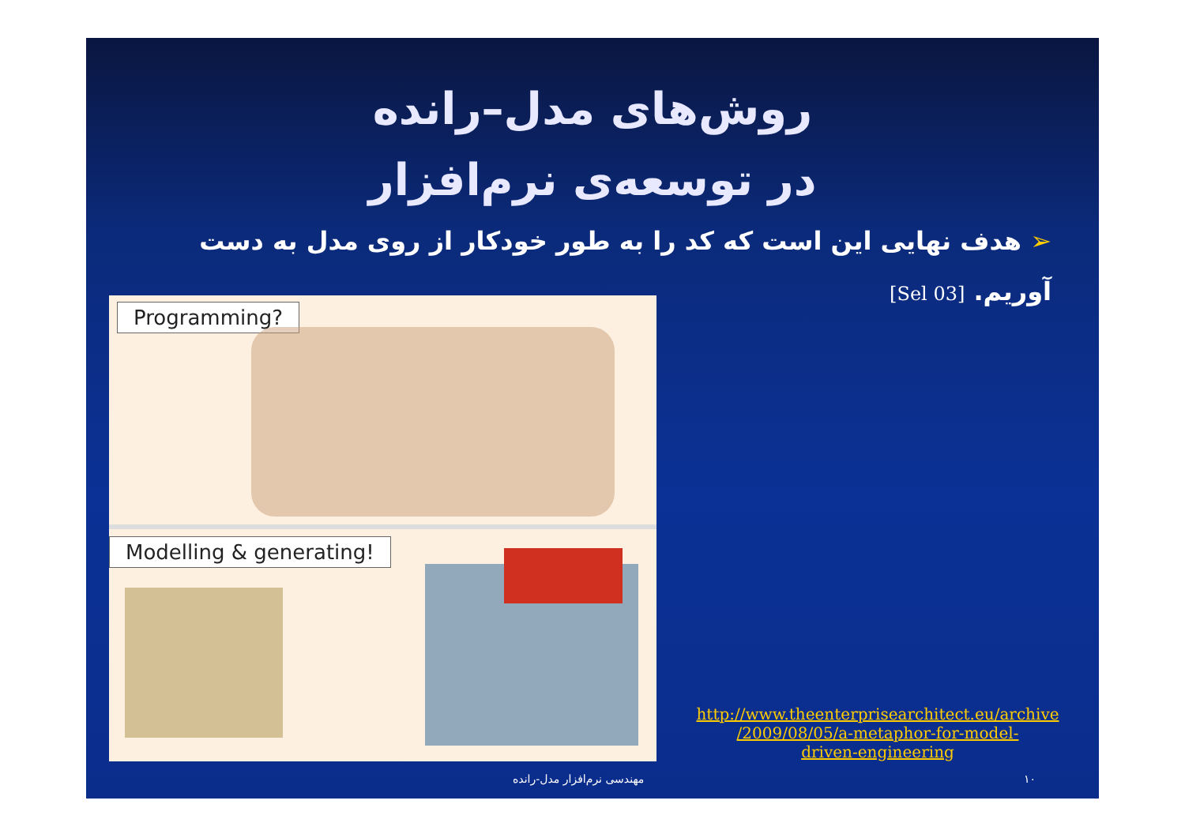روش‌های مدل–رانده
در توسعه‌ی نرم‌افزار
➢ هدف نهایی این است که کد را به طور خودکار از روی مدل به دست آوریم. [Sel 03]
Programming?
Modelling & generating!
http://www.theenterprisearchitect.eu/archive
/2009/08/05/a-metaphor-for-model-
driven-engineering
۱۰ مهندسی نرم‌افزار مدل-رانده